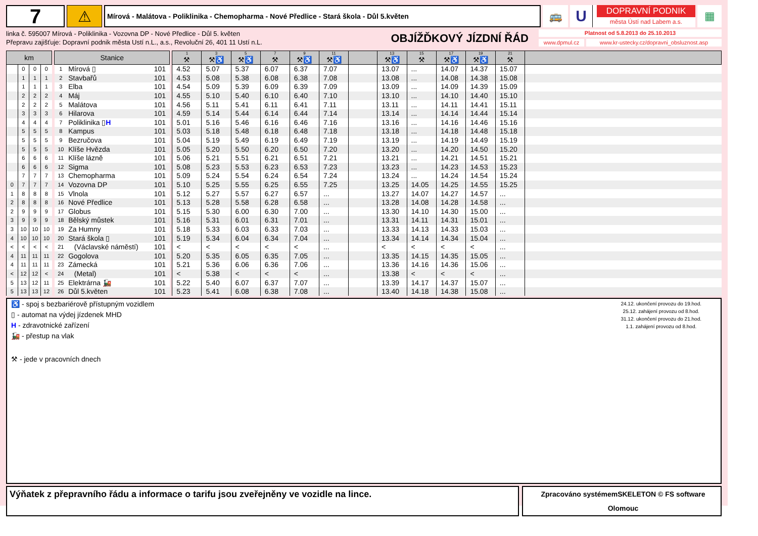7
⚠
Mírová - Malátova - Poliklinika - Chemopharma - Nové Předlice - Stará škola - Důl 5.květen
🚌
U
DOPRAVNÍ PODNIK
města Ústí nad Labem a.s.
▦
linka č. 595007 Mírová - Poliklinika - Vozovna DP - Nové Předlice - Důl 5. květen
Přepravu zajišťuje: Dopravní podnik města Ustí n.L., a.s., Revoluční 26, 401 11 Ustí n.L.
OBJÍŽĎKOVÝ JÍZDNÍ ŘÁD
Platnost od 5.8.2013 do 25.10.2013
www.dpmul.cz www.kr-ustecky.cz/dopravni_obsluznost.asp
| km | | | | | Stanice | | | | 1 ⚒ | 3 ⚒ ♿ | 5 ⚒ ♿ | 7 ⚒ | 9 ⚒ ♿ | 11 ⚒ ♿ | | 13 ⚒ ♿ | 15 ⚒ | 17 ⚒ ♿ | 19 ⚒ ♿ | 21 ⚒ | |
| --- | --- | --- | --- | --- | --- | --- | --- | --- | --- | --- | --- | --- | --- | --- | --- | --- | --- | --- | --- | --- | --- |
| | 0 | 0 | 0 | | 1 | Mírová ▯ | 101 | | 4.52 | 5.07 | 5.37 | 6.07 | 6.37 | 7.07 | | 13.07 | ... | 14.07 | 14.37 | 15.07 | |
| | 1 | 1 | 1 | | 2 | Stavbařů | 101 | | 4.53 | 5.08 | 5.38 | 6.08 | 6.38 | 7.08 | | 13.08 | ... | 14.08 | 14.38 | 15.08 | |
| | 1 | 1 | 1 | | 3 | Elba | 101 | | 4.54 | 5.09 | 5.39 | 6.09 | 6.39 | 7.09 | | 13.09 | ... | 14.09 | 14.39 | 15.09 | |
| | 2 | 2 | 2 | | 4 | Máj | 101 | | 4.55 | 5.10 | 5.40 | 6.10 | 6.40 | 7.10 | | 13.10 | ... | 14.10 | 14.40 | 15.10 | |
| | 2 | 2 | 2 | | 5 | Malátova | 101 | | 4.56 | 5.11 | 5.41 | 6.11 | 6.41 | 7.11 | | 13.11 | ... | 14.11 | 14.41 | 15.11 | |
| | 3 | 3 | 3 | | 6 | Hilarova | 101 | | 4.59 | 5.14 | 5.44 | 6.14 | 6.44 | 7.14 | | 13.14 | ... | 14.14 | 14.44 | 15.14 | |
| | 4 | 4 | 4 | | 7 | Poliklinika ▯ H | 101 | | 5.01 | 5.16 | 5.46 | 6.16 | 6.46 | 7.16 | | 13.16 | ... | 14.16 | 14.46 | 15.16 | |
| | 5 | 5 | 5 | | 8 | Kampus | 101 | | 5.03 | 5.18 | 5.48 | 6.18 | 6.48 | 7.18 | | 13.18 | ... | 14.18 | 14.48 | 15.18 | |
| | 5 | 5 | 5 | | 9 | Bezručova | 101 | | 5.04 | 5.19 | 5.49 | 6.19 | 6.49 | 7.19 | | 13.19 | ... | 14.19 | 14.49 | 15.19 | |
| | 5 | 5 | 5 | | 10 | Klíše Hvězda | 101 | | 5.05 | 5.20 | 5.50 | 6.20 | 6.50 | 7.20 | | 13.20 | ... | 14.20 | 14.50 | 15.20 | |
| | 6 | 6 | 6 | | 11 | Klíše lázně | 101 | | 5.06 | 5.21 | 5.51 | 6.21 | 6.51 | 7.21 | | 13.21 | ... | 14.21 | 14.51 | 15.21 | |
| | 6 | 6 | 6 | | 12 | Sigma | 101 | | 5.08 | 5.23 | 5.53 | 6.23 | 6.53 | 7.23 | | 13.23 | ... | 14.23 | 14.53 | 15.23 | |
| | 7 | 7 | 7 | | 13 | Chemopharma | 101 | | 5.09 | 5.24 | 5.54 | 6.24 | 6.54 | 7.24 | | 13.24 | ... | 14.24 | 14.54 | 15.24 | |
| 0 | 7 | 7 | 7 | | 14 | Vozovna DP | 101 | | 5.10 | 5.25 | 5.55 | 6.25 | 6.55 | 7.25 | | 13.25 | 14.05 | 14.25 | 14.55 | 15.25 | |
| 1 | 8 | 8 | 8 | | 15 | Vlnola | 101 | | 5.12 | 5.27 | 5.57 | 6.27 | 6.57 | ... | | 13.27 | 14.07 | 14.27 | 14.57 | ... | |
| 2 | 8 | 8 | 8 | | 16 | Nové Předlice | 101 | | 5.13 | 5.28 | 5.58 | 6.28 | 6.58 | ... | | 13.28 | 14.08 | 14.28 | 14.58 | ... | |
| 2 | 9 | 9 | 9 | | 17 | Globus | 101 | | 5.15 | 5.30 | 6.00 | 6.30 | 7.00 | ... | | 13.30 | 14.10 | 14.30 | 15.00 | ... | |
| 3 | 9 | 9 | 9 | | 18 | Bělský můstek | 101 | | 5.16 | 5.31 | 6.01 | 6.31 | 7.01 | ... | | 13.31 | 14.11 | 14.31 | 15.01 | ... | |
| 3 | 10 | 10 | 10 | | 19 | Za Humny | 101 | | 5.18 | 5.33 | 6.03 | 6.33 | 7.03 | ... | | 13.33 | 14.13 | 14.33 | 15.03 | ... | |
| 4 | 10 | 10 | 10 | | 20 | Stará škola ▯ | 101 | | 5.19 | 5.34 | 6.04 | 6.34 | 7.04 | ... | | 13.34 | 14.14 | 14.34 | 15.04 | ... | |
| < | < | < | < | | 21 | (Václavské náměstí) | 101 | | < | < | < | < | < | ... | | < | < | < | < | ... | |
| 4 | 11 | 11 | 11 | | 22 | Gogolova | 101 | | 5.20 | 5.35 | 6.05 | 6.35 | 7.05 | ... | | 13.35 | 14.15 | 14.35 | 15.05 | ... | |
| 4 | 11 | 11 | 11 | | 23 | Zámecká | 101 | | 5.21 | 5.36 | 6.06 | 6.36 | 7.06 | ... | | 13.36 | 14.16 | 14.36 | 15.06 | ... | |
| < | 12 | 12 | < | | 24 | (Metal) | 101 | | < | 5.38 | < | < | < | ... | | 13.38 | < | < | < | ... | |
| 5 | 13 | 12 | 11 | | 25 | Elektrárna 🚂 | 101 | | 5.22 | 5.40 | 6.07 | 6.37 | 7.07 | ... | | 13.39 | 14.17 | 14.37 | 15.07 | ... | |
| 5 | 13 | 13 | 12 | | 26 | Důl 5.květen | 101 | | 5.23 | 5.41 | 6.08 | 6.38 | 7.08 | ... | | 13.40 | 14.18 | 14.38 | 15.08 | ... | |
♿ - spoj s bezbariérově přístupným vozidlem
▯ - automat na výdej jízdenek MHD
H - zdravotnické zařízení
🚂 - přestup na vlak
⚒ - jede v pracovních dnech
24.12. ukončení provozu do 19.hod.
25.12. zahájení provozu od 8.hod.
31.12. ukončení provozu do 21.hod.
1.1. zahájení provozu od 8.hod.
Výňatek z přepravního řádu a informace o tarifu jsou zveřejněny ve vozidle na lince.
Zpracováno systémemSKELETON © FS software Olomouc